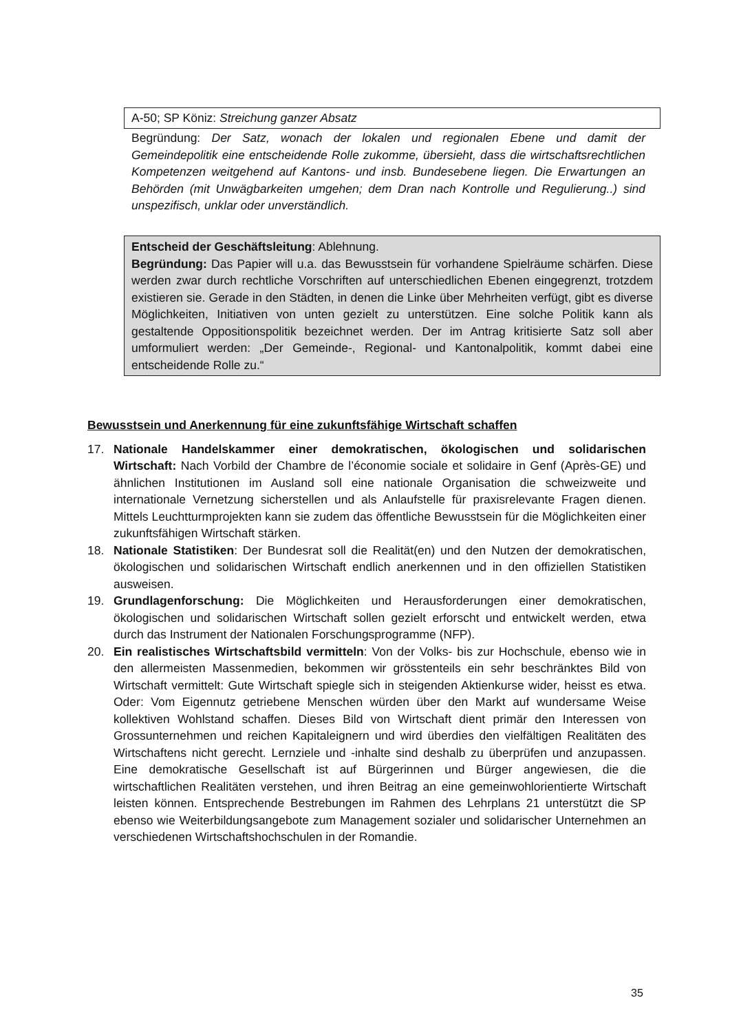A-50; SP Köniz: Streichung ganzer Absatz
Begründung: Der Satz, wonach der lokalen und regionalen Ebene und damit der Gemeindepolitik eine entscheidende Rolle zukomme, übersieht, dass die wirtschaftsrechtlichen Kompetenzen weitgehend auf Kantons- und insb. Bundesebene liegen. Die Erwartungen an Behörden (mit Unwägbarkeiten umgehen; dem Dran nach Kontrolle und Regulierung..) sind unspezifisch, unklar oder unverständlich.
Entscheid der Geschäftsleitung: Ablehnung.
Begründung: Das Papier will u.a. das Bewusstsein für vorhandene Spielräume schärfen. Diese werden zwar durch rechtliche Vorschriften auf unterschiedlichen Ebenen eingegrenzt, trotzdem existieren sie. Gerade in den Städten, in denen die Linke über Mehrheiten verfügt, gibt es diverse Möglichkeiten, Initiativen von unten gezielt zu unterstützen. Eine solche Politik kann als gestaltende Oppositionspolitik bezeichnet werden. Der im Antrag kritisierte Satz soll aber umformuliert werden: „Der Gemeinde-, Regional- und Kantonalpolitik, kommt dabei eine entscheidende Rolle zu.“
Bewusstsein und Anerkennung für eine zukunftsfähige Wirtschaft schaffen
17. Nationale Handelskammer einer demokratischen, ökologischen und solidarischen Wirtschaft: Nach Vorbild der Chambre de l’économie sociale et solidaire in Genf (Après-GE) und ähnlichen Institutionen im Ausland soll eine nationale Organisation die schweizweite und internationale Vernetzung sicherstellen und als Anlaufstelle für praxisrelevante Fragen dienen. Mittels Leuchtturmprojekten kann sie zudem das öffentliche Bewusstsein für die Möglichkeiten einer zukunftsfähigen Wirtschaft stärken.
18. Nationale Statistiken: Der Bundesrat soll die Realität(en) und den Nutzen der demokratischen, ökologischen und solidarischen Wirtschaft endlich anerkennen und in den offiziellen Statistiken ausweisen.
19. Grundlagenforschung: Die Möglichkeiten und Herausforderungen einer demokratischen, ökologischen und solidarischen Wirtschaft sollen gezielt erforscht und entwickelt werden, etwa durch das Instrument der Nationalen Forschungsprogramme (NFP).
20. Ein realistisches Wirtschaftsbild vermitteln: Von der Volks- bis zur Hochschule, ebenso wie in den allermeisten Massenmedien, bekommen wir grösstenteils ein sehr beschränktes Bild von Wirtschaft vermittelt: Gute Wirtschaft spiegle sich in steigenden Aktienkurse wider, heisst es etwa. Oder: Vom Eigennutz getriebene Menschen würden über den Markt auf wundersame Weise kollektiven Wohlstand schaffen. Dieses Bild von Wirtschaft dient primär den Interessen von Grossunternehmen und reichen Kapitaleignern und wird überdies den vielfältigen Realitäten des Wirtschaftens nicht gerecht. Lernziele und -inhalte sind deshalb zu überprüfen und anzupassen. Eine demokratische Gesellschaft ist auf Bürgerinnen und Bürger angewiesen, die die wirtschaftlichen Realitäten verstehen, und ihren Beitrag an eine gemeinwohlorientierte Wirtschaft leisten können. Entsprechende Bestrebungen im Rahmen des Lehrplans 21 unterstützt die SP ebenso wie Weiterbildungsangebote zum Management sozialer und solidarischer Unternehmen an verschiedenen Wirtschaftshochschulen in der Romandie.
35